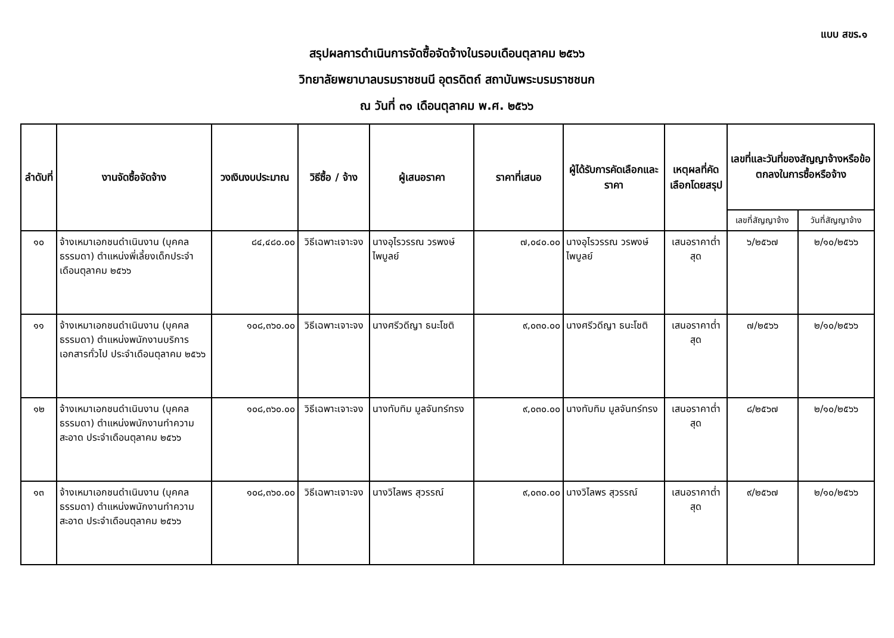แบบ สขร.๑
สรุปผลการดำเนินการจัดซื้อจัดจ้างในรอบเดือนตุลาคม ๒๕๖๖
วิทยาลัยพยาบาลบรมราชชนนี อุตรดิตถ์ สถาบันพระบรมราชชนก
ณ วันที่ ๓๑ เดือนตุลาคม พ.ศ. ๒๕๖๖
| ลำดับที่ | งานจัดซื้อจัดจ้าง | วงเงินงบประมาณ | วิธีซื้อ / จ้าง | ผู้เสนอราคา | ราคาที่เสนอ | ผู้ได้รับการคัดเลือกและราคา | เหตุผลที่คัดเลือกโดยสรุป | เลขที่และวันที่ของสัญญาจ้างหรือข้อตกลงในการซื้อหรือจ้าง | |
| --- | --- | --- | --- | --- | --- | --- | --- | --- | --- |
| | | | | | | | | เลขที่สัญญาจ้าง | วันที่สัญญาจ้าง |
| ๑๐ | จ้างเหมาเอกชนดำเนินงาน (บุคคลธรรมดา) ตำแหน่งพี่เลี้ยงเด็กประจำเดือนตุลาคม ๒๕๖๖ | ๘๔,๔๘๐.๐๐ | วิธีเฉพาะเจาะจง | นางอุไรวรรณ วรพงษ์ไพบูลย์ | ๗,๐๔๐.๐๐ | นางอุไรวรรณ วรพงษ์ไพบูลย์ | เสนอราคาต่ำสุด | ๖/๒๕๖๗ | ๒/๑๐/๒๕๖๖ |
| ๑๑ | จ้างเหมาเอกชนดำเนินงาน (บุคคลธรรมดา) ตำแหน่งพนักงานบริการเอกสารทั่วไป ประจำเดือนตุลาคม ๒๕๖๖ | ๑๐๘,๓๖๐.๐๐ | วิธีเฉพาะเจาะจง | นางศรีวดีญา ธนะโชติ | ๙,๐๓๐.๐๐ | นางศรีวดีญา ธนะโชติ | เสนอราคาต่ำสุด | ๗/๒๕๖๖ | ๒/๑๐/๒๕๖๖ |
| ๑๒ | จ้างเหมาเอกชนดำเนินงาน (บุคคลธรรมดา) ตำแหน่งพนักงานทำความสะอาด ประจำเดือนตุลาคม ๒๕๖๖ | ๑๐๘,๓๖๐.๐๐ | วิธีเฉพาะเจาะจง | นางทับทิม มูลจันทร์ทรง | ๙,๐๓๐.๐๐ | นางทับทิม มูลจันทร์ทรง | เสนอราคาต่ำสุด | ๘/๒๕๖๗ | ๒/๑๐/๒๕๖๖ |
| ๑๓ | จ้างเหมาเอกชนดำเนินงาน (บุคคลธรรมดา) ตำแหน่งพนักงานทำความสะอาด ประจำเดือนตุลาคม ๒๕๖๖ | ๑๐๘,๓๖๐.๐๐ | วิธีเฉพาะเจาะจง | นางวิไลพร สุวรรณ์ | ๙,๐๓๐.๐๐ | นางวิไลพร สุวรรณ์ | เสนอราคาต่ำสุด | ๙/๒๕๖๗ | ๒/๑๐/๒๕๖๖ |